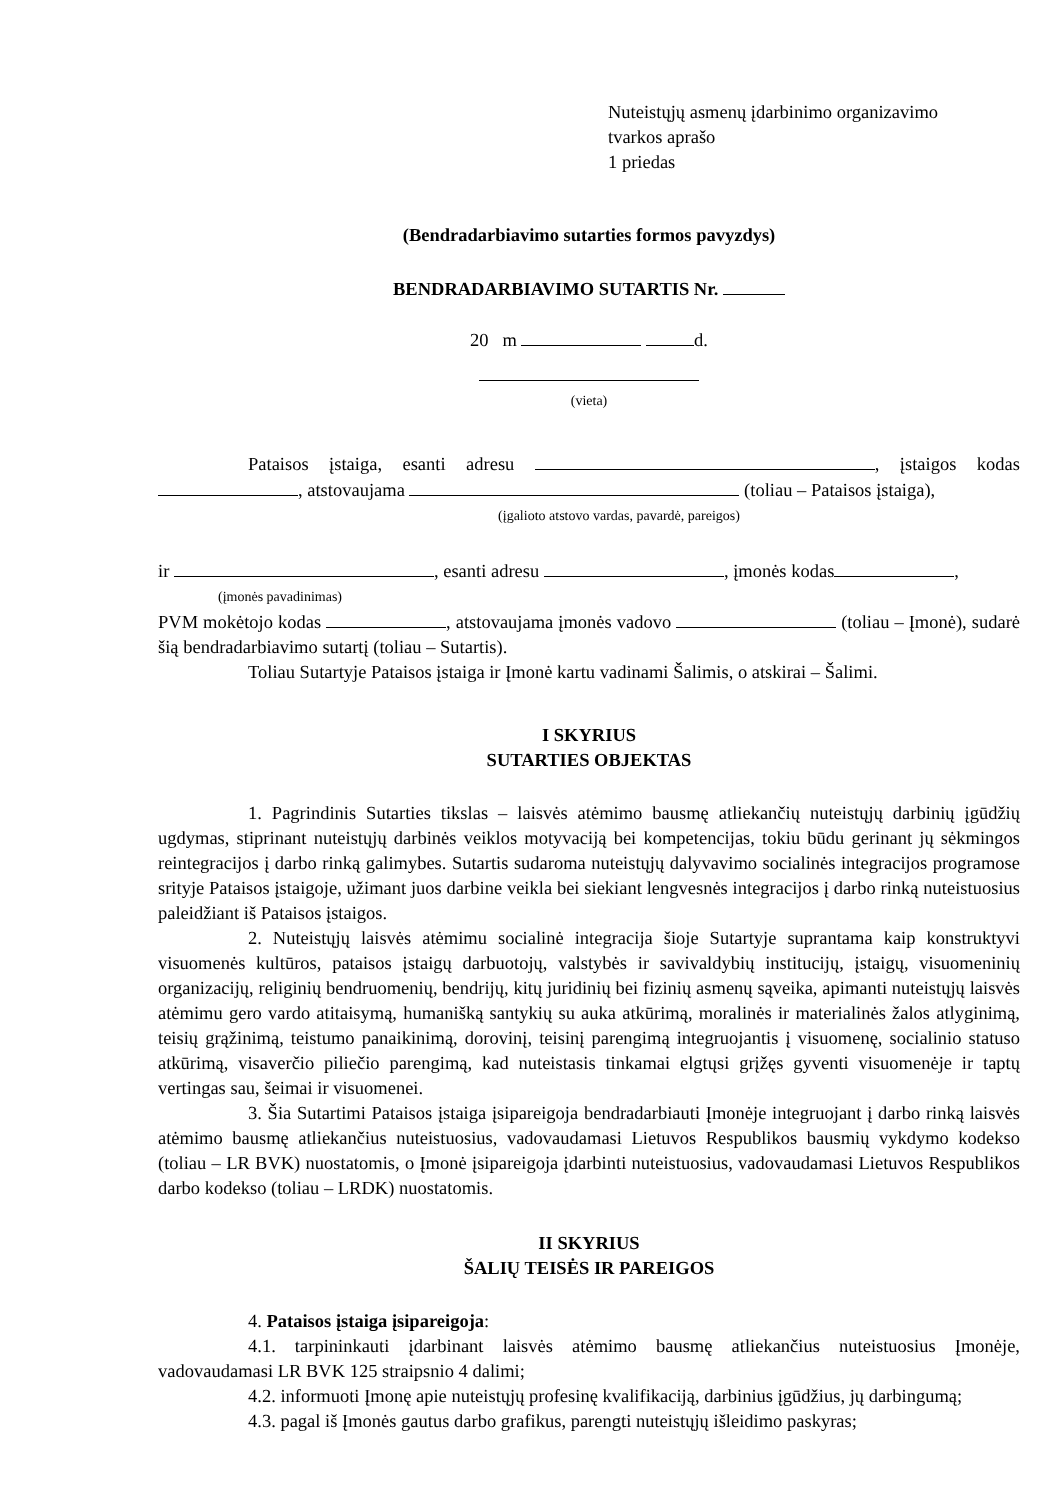Nuteistųjų asmenų įdarbinimo organizavimo
tvarkos aprašo
1 priedas
(Bendradarbiavimo sutarties formos pavyzdys)
BENDRADARBIAVIMO SUTARTIS Nr.
20 m d.
(vieta)
Pataisos įstaiga, esanti adresu , įstaigos kodas , atstovaujama (toliau – Pataisos įstaiga),
(įgalioto atstovo vardas, pavardė, pareigos)
ir , esanti adresu , įmonės kodas ,
(įmonės pavadinimas)
PVM mokėtojo kodas , atstovaujama įmonės vadovo (toliau – Įmonė), sudarė šią bendradarbiavimo sutartį (toliau – Sutartis).
Toliau Sutartyje Pataisos įstaiga ir Įmonė kartu vadinami Šalimis, o atskirai – Šalimi.
I SKYRIUS
SUTARTIES OBJEKTAS
1. Pagrindinis Sutarties tikslas – laisvės atėmimo bausmę atliekančių nuteistųjų darbinių įgūdžių ugdymas, stiprinant nuteistųjų darbinės veiklos motyvaciją bei kompetencijas, tokiu būdu gerinant jų sėkmingos reintegracijos į darbo rinką galimybes. Sutartis sudaroma nuteistųjų dalyvavimo socialinės integracijos programose srityje Pataisos įstaigoje, užimant juos darbine veikla bei siekiant lengvesnės integracijos į darbo rinką nuteistuosius paleidžiant iš Pataisos įstaigos.
2. Nuteistųjų laisvės atėmimu socialinė integracija šioje Sutartyje suprantama kaip konstruktyvi visuomenės kultūros, pataisos įstaigų darbuotojų, valstybės ir savivaldybių institucijų, įstaigų, visuomeninių organizacijų, religinių bendruomenių, bendrijų, kitų juridinių bei fizinių asmenų sąveika, apimanti nuteistųjų laisvės atėmimu gero vardo atitaisymą, humanišką santykių su auka atkūrimą, moralinės ir materialinės žalos atlyginimą, teisių grąžinimą, teistumo panaikinimą, dorovinį, teisinį parengimą integruojantis į visuomenę, socialinio statuso atkūrimą, visaverčio piliečio parengimą, kad nuteistasis tinkamai elgtųsi grįžęs gyventi visuomenėje ir taptų vertingas sau, šeimai ir visuomenei.
3. Šia Sutartimi Pataisos įstaiga įsipareigoja bendradarbiauti Įmonėje integruojant į darbo rinką laisvės atėmimo bausmę atliekančius nuteistuosius, vadovaudamasi Lietuvos Respublikos bausmių vykdymo kodekso (toliau – LR BVK) nuostatomis, o Įmonė įsipareigoja įdarbinti nuteistuosius, vadovaudamasi Lietuvos Respublikos darbo kodekso (toliau – LRDK) nuostatomis.
II SKYRIUS
ŠALIŲ TEISĖS IR PAREIGOS
4. Pataisos įstaiga įsipareigoja:
4.1. tarpininkauti įdarbinant laisvės atėmimo bausmę atliekančius nuteistuosius Įmonėje, vadovaudamasi LR BVK 125 straipsnio 4 dalimi;
4.2. informuoti Įmonę apie nuteistųjų profesinę kvalifikaciją, darbinius įgūdžius, jų darbingumą;
4.3. pagal iš Įmonės gautus darbo grafikus, parengti nuteistųjų išleidimo paskyras;